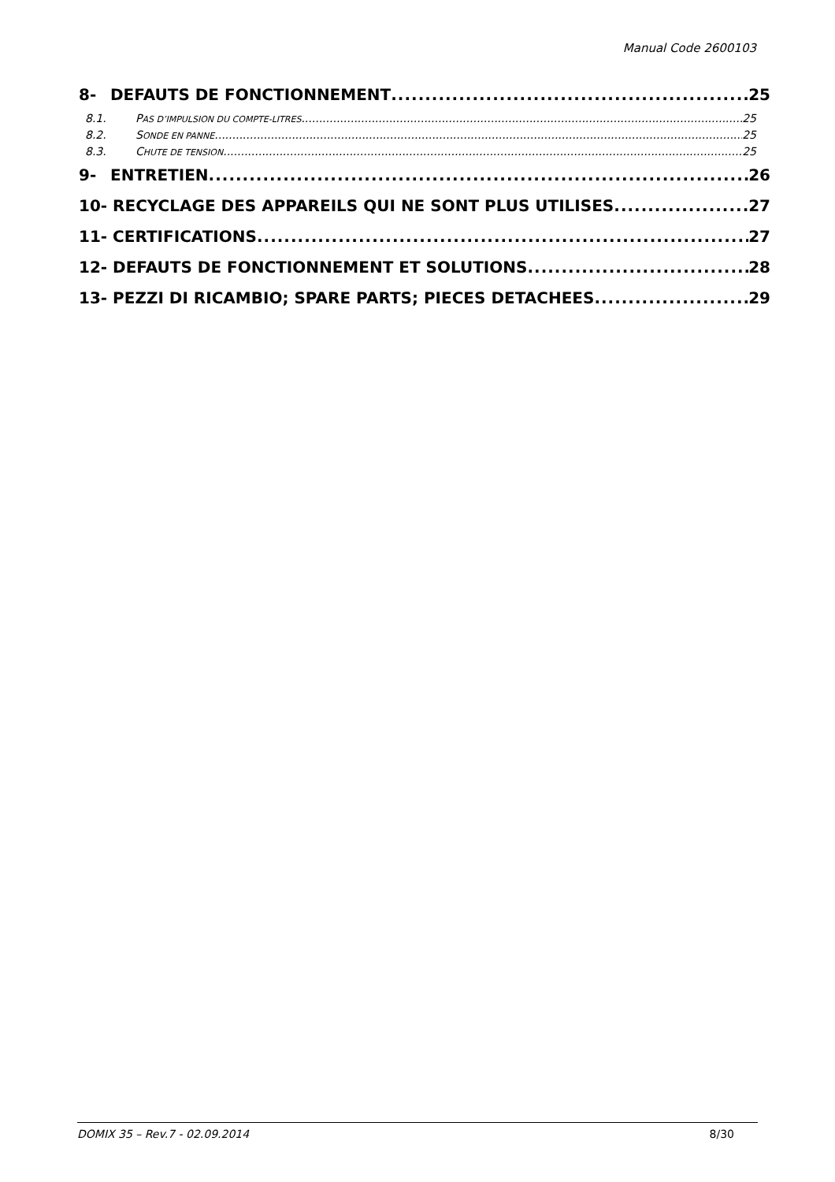Manual Code 2600103
8- DEFAUTS DE FONCTIONNEMENT 25
8.1. PAS D’IMPULSION DU COMPTE-LITRES 25
8.2. SONDE EN PANNE 25
8.3. CHUTE DE TENSION 25
9- ENTRETIEN 26
10- RECYCLAGE DES APPAREILS QUI NE SONT PLUS UTILISES 27
11- CERTIFICATIONS 27
12- DEFAUTS DE FONCTIONNEMENT ET SOLUTIONS 28
13- PEZZI DI RICAMBIO; SPARE PARTS; PIECES DETACHEES 29
DOMIX 35 – Rev.7 - 02.09.2014 8/30